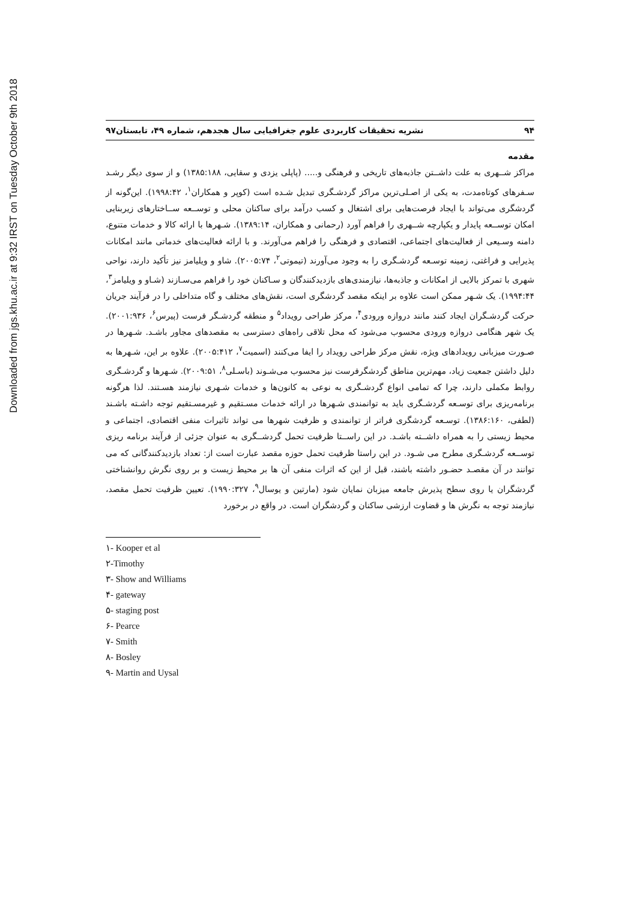Downloaded from jgs.khu.ac.ir at 9:32 IRST on Tuesday October 9th 2018
۹۴ نشریه تحقیقات کاربردی علوم جغرافیایی سال هجدهم، شماره ۴۹، تابستان۹۷
مقدمه
مراکز شــهری به علت داشــتن جاذبه‌های تاریخی و فرهنگی و..... (پاپلی یزدی و سقایی، ۱۳۸۵:۱۸۸) و از سوی دیگر رشـد سـفرهای کوتاه‌مدت، به یکی از اصـلی‌ترین مراکز گردشـگری تبدیل شـده است (کوپر و همکاران<sup>۱</sup>، ۱۹۹۸:۴۲). این‌گونه از گردشگری می‌تواند با ایجاد فرصت‌هایی برای اشتغال و کسب درآمد برای ساکنان محلی و توســعه ســاختارهای زیربنایی امکان توســعه پایدار و یکپارچه شــهری را فراهم آورد (رحمانی و همکاران، ۱۳۸۹:۱۴). شـهرها با ارائه کالا و خدمات متنوع، دامنه وسـیعی از فعالیت‌های اجتماعی، اقتصادی و فرهنگی را فراهم می‌آورند. و با ارائه فعالیت‌های خدماتی مانند امکانات پذیرایی و فراغتی، زمینه توسـعه گردشـگری را به وجود می‌آورند (تیموتی<sup>۲</sup>، ۲۰۰۵:۷۴). شاو و ویلیامز نیز تأکید دارند، نواحی شهری با تمرکز بالایی از امکانات و جاذبه‌ها، نیازمندی‌های بازدیدکنندگان و سـاکنان خود را فراهم می‌سـازند (شـاو و ویلیامز<sup>۳</sup>، ۱۹۹۴:۴۴). یک شـهر ممکن است علاوه بر اینکه مقصد گردشگری است، نقش‌های مختلف و گاه متداخلی را در فرآیند جریان حرکت گردشـگران ایجاد کنند مانند دروازه ورودی<sup>۴</sup>، مرکز طراحی رویداد<sup>۵</sup> و منطقه گردشـگر فرست (پیرس<sup>۶</sup>، ۲۰۰۱:۹۳۶). یک شهر هنگامی دروازه ورودی محسوب می‌شود که محل تلاقی راه‌های دسترسی به مقصدهای مجاور باشـد. شـهرها در صـورت میزبانی رویدادهای ویژه، نقش مرکز طراحی رویداد را ایفا می‌کنند (اسمیت<sup>۷</sup>، ۲۰۰۵:۴۱۲). علاوه بر این، شـهرها به دلیل داشتن جمعیت زیاد، مهم‌ترین مناطق گردشگرفرست نیز محسوب می‌شـوند (باسـلی<sup>۸</sup>، ۲۰۰۹:۵۱). شـهرها و گردشـگری روابط مکملی دارند، چرا که تمامی انواع گردشـگری به نوعی به کانون‌ها و خدمات شـهری نیازمند هسـتند. لذا هرگونه برنامه‌ریزی برای توسـعه گردشـگری باید به توانمندی شـهرها در ارائه خدمات مسـتقیم و غیرمسـتقیم توجه داشـته باشـند (لطفی، ۱۳۸۶:۱۶۰). توسـعه گردشگری فراتر از توانمندی و ظرفیت شهرها می تواند تاثیرات منفی اقتصادی، اجتماعی و محیط زیستی را به همراه داشــته باشـد. در این راســتا ظرفیت تحمل گردشــگری به عنوان جزئی از فرآیند برنامه ریزی توســعه گردشـگری مطرح می شـود. در این راستا ظرفیت تحمل حوزه مقصد عبارت است از: تعداد بازدیدکنندگانی که می توانند در آن مقصـد حضـور داشته باشند، قبل از این که اثرات منفی آن ها بر محیط زیست و بر روی نگرش روانشناختی گردشگران یا روی سطح پذیرش جامعه میزبان نمایان شود (مارتین و یوسال<sup>۹</sup>، ۱۹۹۰:۳۲۷). تعیین ظرفیت تحمل مقصد، نیازمند توجه به نگرش ها و قضاوت ارزشی ساکنان و گردشگران است. در واقع در برخورد
١- Kooper et al
٢-Timothy
٣- Show and Williams
۴- gateway
۵- staging post
۶- Pearce
٧- Smith
٨- Bosley
٩- Martin and Uysal